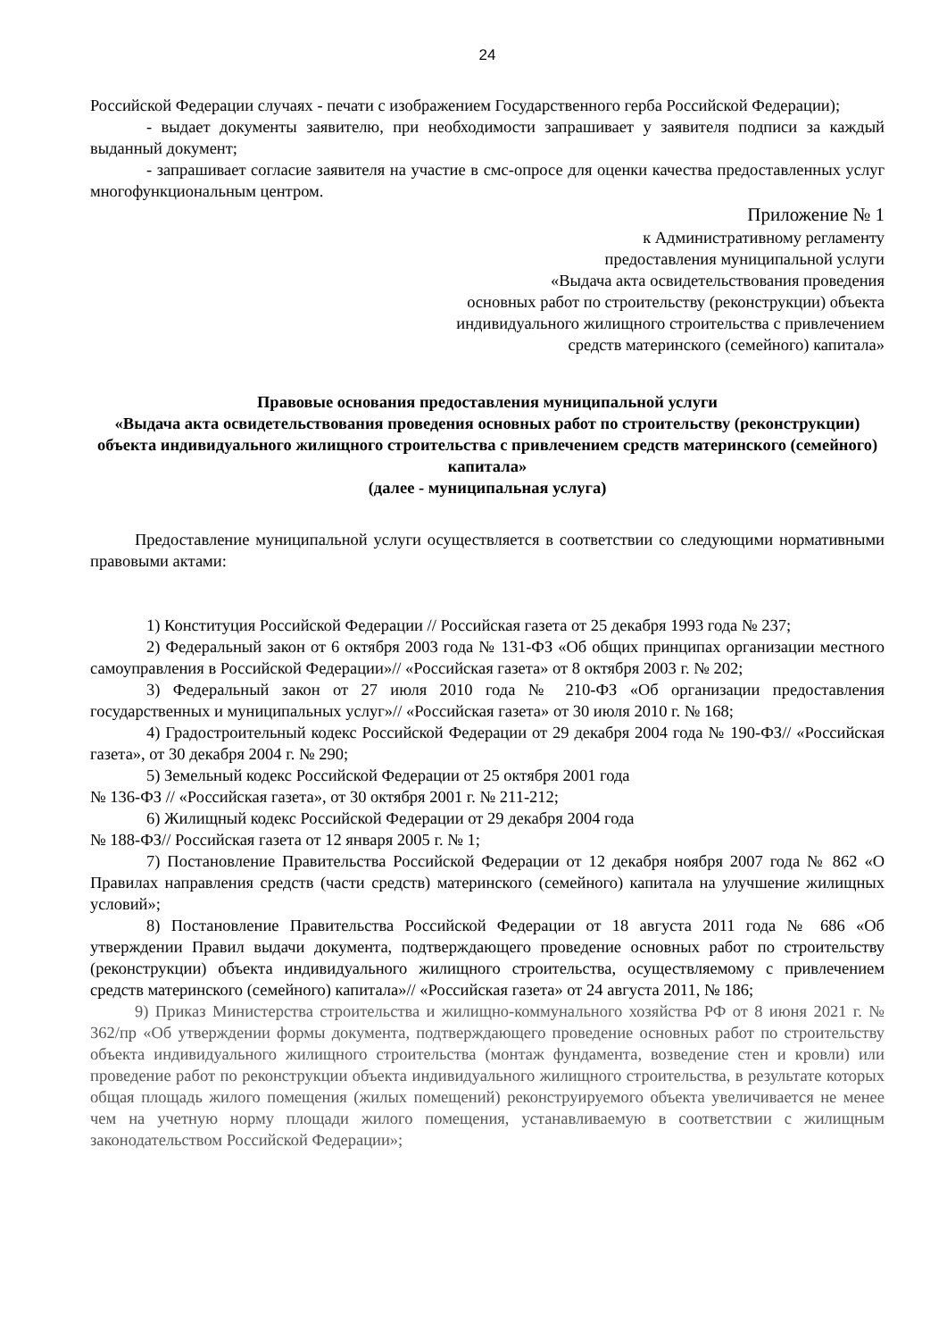24
Российской Федерации случаях - печати с изображением Государственного герба Российской Федерации);
- выдает документы заявителю, при необходимости запрашивает у заявителя подписи за каждый выданный документ;
- запрашивает согласие заявителя на участие в смс-опросе для оценки качества предоставленных услуг многофункциональным центром.
Приложение № 1
к Административному регламенту
предоставления муниципальной услуги
«Выдача акта освидетельствования проведения
основных работ по строительству (реконструкции) объекта
индивидуального жилищного строительства с привлечением
средств материнского (семейного) капитала»
Правовые основания предоставления муниципальной услуги
«Выдача акта освидетельствования проведения основных работ по строительству (реконструкции) объекта индивидуального жилищного строительства с привлечением средств материнского (семейного) капитала»
(далее - муниципальная услуга)
Предоставление муниципальной услуги осуществляется в соответствии со следующими нормативными правовыми актами:
1) Конституция Российской Федерации // Российская газета от 25 декабря 1993 года № 237;
2) Федеральный закон от 6 октября 2003 года № 131-ФЗ «Об общих принципах организации местного самоуправления в Российской Федерации»// «Российская газета» от 8 октября 2003 г. № 202;
3) Федеральный закон от 27 июля 2010 года № 210-ФЗ «Об организации предоставления государственных и муниципальных услуг»// «Российская газета» от 30 июля 2010 г. № 168;
4) Градостроительный кодекс Российской Федерации от 29 декабря 2004 года № 190-ФЗ// «Российская газета», от 30 декабря 2004 г. № 290;
5) Земельный кодекс Российской Федерации от 25 октября 2001 года
№ 136-ФЗ // «Российская газета», от 30 октября 2001 г. № 211-212;
6) Жилищный кодекс Российской Федерации от 29 декабря 2004 года
№ 188-ФЗ// Российская газета от 12 января 2005 г. № 1;
7) Постановление Правительства Российской Федерации от 12 декабря ноября 2007 года № 862 «О Правилах направления средств (части средств) материнского (семейного) капитала на улучшение жилищных условий»;
8) Постановление Правительства Российской Федерации от 18 августа 2011 года № 686 «Об утверждении Правил выдачи документа, подтверждающего проведение основных работ по строительству (реконструкции) объекта индивидуального жилищного строительства, осуществляемому с привлечением средств материнского (семейного) капитала»// «Российская газета» от 24 августа 2011, № 186;
9) Приказ Министерства строительства и жилищно-коммунального хозяйства РФ от 8 июня 2021 г. № 362/пр «Об утверждении формы документа, подтверждающего проведение основных работ по строительству объекта индивидуального жилищного строительства (монтаж фундамента, возведение стен и кровли) или проведение работ по реконструкции объекта индивидуального жилищного строительства, в результате которых общая площадь жилого помещения (жилых помещений) реконструируемого объекта увеличивается не менее чем на учетную норму площади жилого помещения, устанавливаемую в соответствии с жилищным законодательством Российской Федерации»;